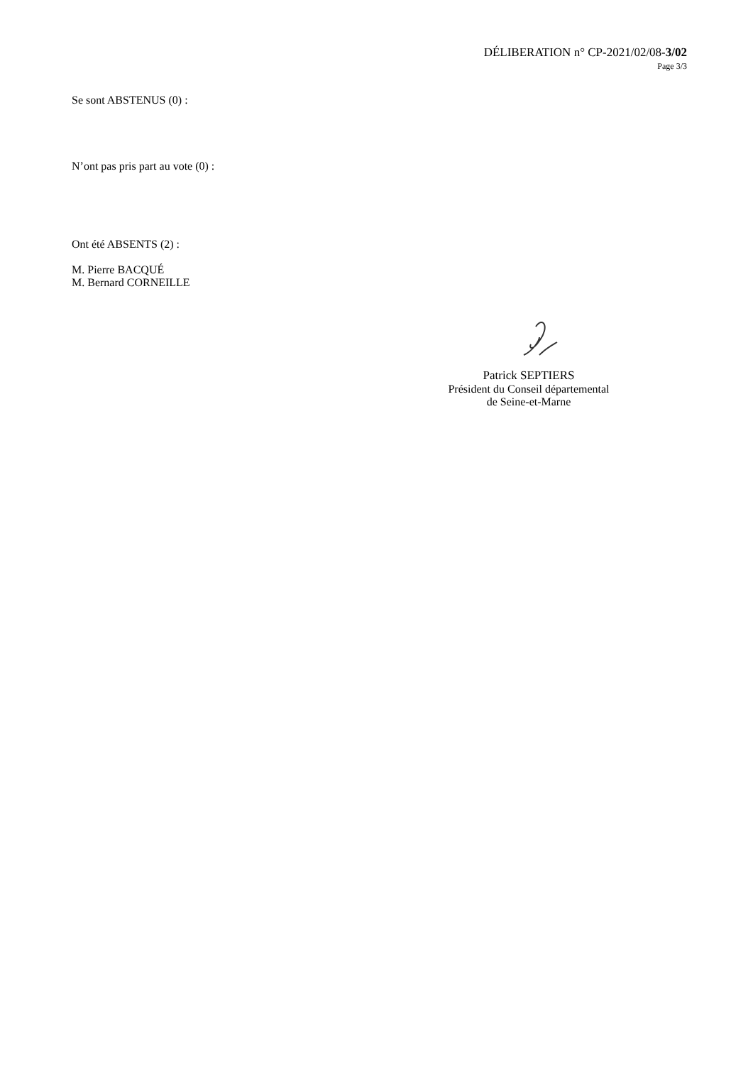DÉLIBERATION n° CP-2021/02/08-3/02
Page 3/3
Se sont ABSTENUS (0) :
N’ont pas pris part au vote (0) :
Ont été ABSENTS (2) :
M. Pierre BACQUÉ
M. Bernard CORNEILLE
Patrick SEPTIERS
Président du Conseil départemental
de Seine-et-Marne